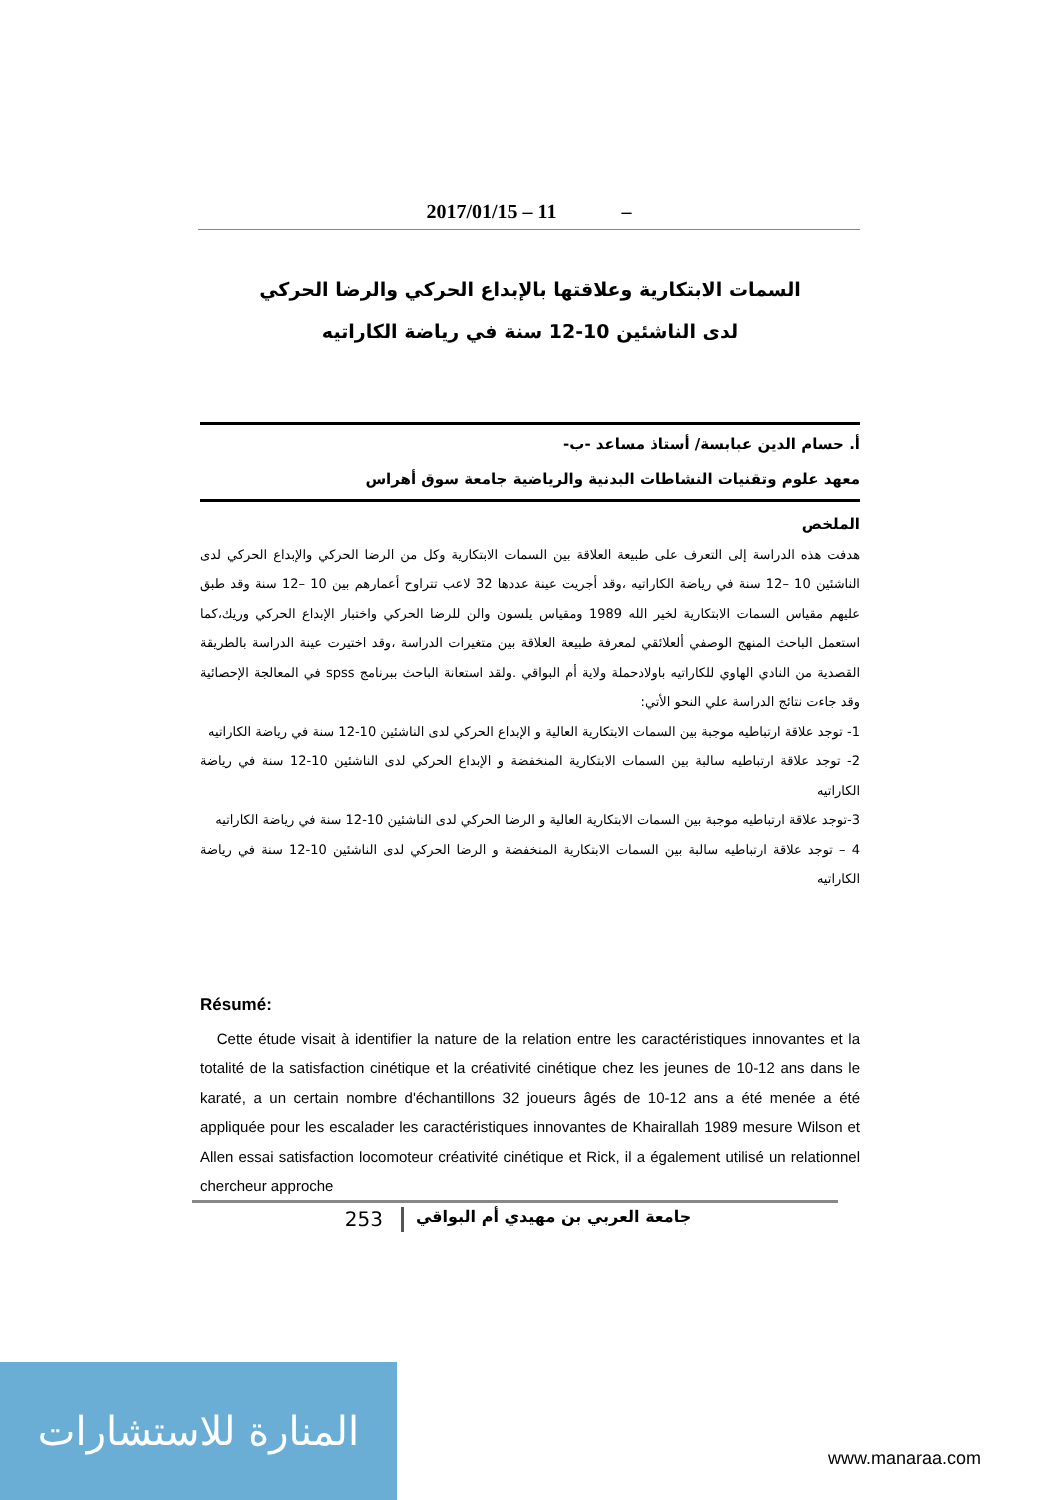2017/01/15 – 11 –
السمات الابتكارية وعلاقتها بالإبداع الحركي والرضا الحركي
لدى الناشئين 10-12 سنة في رياضة الكاراتيه
أ. حسام الدين عبابسة/ أستاذ مساعد -ب-
معهد علوم وتقنيات النشاطات البدنية والرياضية جامعة سوق أهراس
الملخص
هدفت هذه الدراسة إلى التعرف على طبيعة العلاقة بين السمات الابتكارية وكل من الرضا الحركي والإبداع الحركي لدى الناشئين 10 –12 سنة في رياضة الكاراتيه ،وقد أجريت عينة عددها 32 لاعب تتراوح أعمارهم بين 10 –12 سنة وقد طبق عليهم مقياس السمات الابتكارية لخير الله 1989 ومقياس يلسون والن للرضا الحركي واختبار الإبداع الحركي وريك،كما استعمل الباحث المنهج الوصفي ألعلائقي لمعرفة طبيعة العلاقة بين متغيرات الدراسة ،وقد اختيرت عينة الدراسة بالطريقة القصدية من النادي الهاوي للكاراتيه باولادحملة ولاية أم البواقي .ولقد استعانة الباحث ببرنامج spss في المعالجة الإحصائية وقد جاءت نتائج الدراسة علي النحو الأتي:
1- توجد علاقة ارتباطيه موجبة بين السمات الابتكارية العالية و الإبداع الحركي لدى الناشئين 10-12 سنة في رياضة الكاراتيه
2- توجد علاقة ارتباطيه سالبة بين السمات الابتكارية المنخفضة و الإبداع الحركي لدى الناشئين 10-12 سنة في رياضة الكاراتيه
3-توجد علاقة ارتباطيه موجبة بين السمات الابتكارية العالية و الرضا الحركي لدى الناشئين 10-12 سنة في رياضة الكاراتيه
4 – توجد علاقة ارتباطيه سالبة بين السمات الابتكارية المنخفضة و الرضا الحركي لدى الناشئين 10-12 سنة في رياضة الكاراتيه
Résumé:
Cette étude visait à identifier la nature de la relation entre les caractéristiques innovantes et la totalité de la satisfaction cinétique et la créativité cinétique chez les jeunes de 10-12 ans dans le karaté, a un certain nombre d'échantillons 32 joueurs âgés de 10-12 ans a été menée a été appliquée pour les escalader les caractéristiques innovantes de Khairallah 1989 mesure Wilson et Allen essai satisfaction locomoteur créativité cinétique et Rick, il a également utilisé un relationnel chercheur approche
جامعة العربي بن مهيدي أم البواقي 253
المنارة للاستشارات
www.manaraa.com